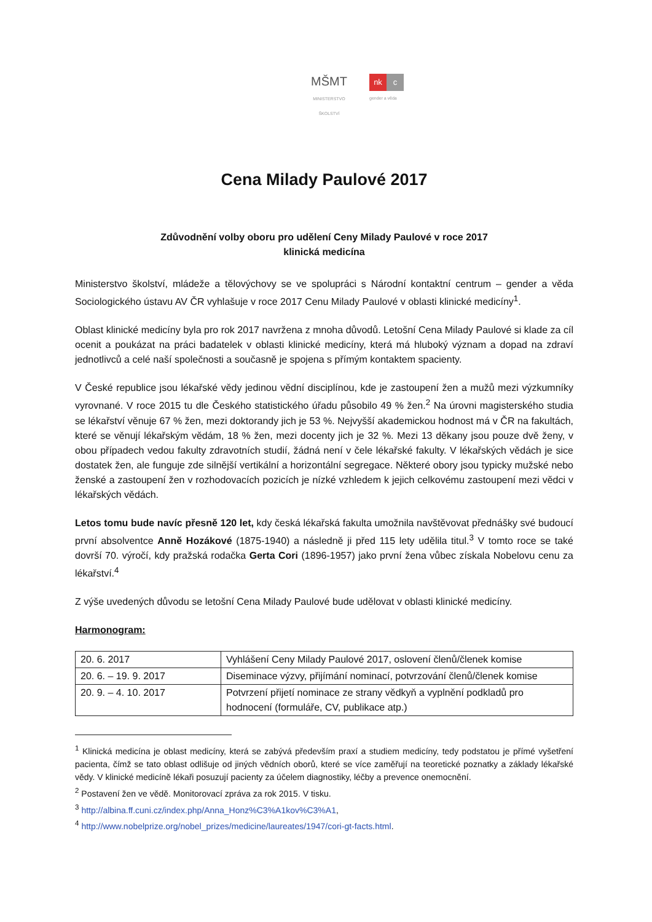MŠMT
MINISTERSTVO ŠKOLSTVÍ
nk c
gender a věda
Cena Milady Paulové 2017
Zdůvodnění volby oboru pro udělení Ceny Milady Paulové v roce 2017
klinická medicína
Ministerstvo školství, mládeže a tělovýchovy se ve spolupráci s Národní kontaktní centrum – gender a věda Sociologického ústavu AV ČR vyhlašuje v roce 2017 Cenu Milady Paulové v oblasti klinické medicíny<sup>1</sup>.
Oblast klinické medicíny byla pro rok 2017 navržena z mnoha důvodů. Letošní Cena Milady Paulové si klade za cíl ocenit a poukázat na práci badatelek v oblasti klinické medicíny, která má hluboký význam a dopad na zdraví jednotlivců a celé naší společnosti a současně je spojena s přímým kontaktem spacienty.
V České republice jsou lékařské vědy jedinou vědní disciplínou, kde je zastoupení žen a mužů mezi výzkumníky vyrovnané. V roce 2015 tu dle Českého statistického úřadu působilo 49 % žen.<sup>2</sup> Na úrovni magisterského studia se lékařství věnuje 67 % žen, mezi doktorandy jich je 53 %. Nejvyšší akademickou hodnost má v ČR na fakultách, které se věnují lékařským vědám, 18 % žen, mezi docenty jich je 32 %. Mezi 13 děkany jsou pouze dvě ženy, v obou případech vedou fakulty zdravotních studií, žádná není v čele lékařské fakulty. V lékařských vědách je sice dostatek žen, ale funguje zde silnější vertikální a horizontální segregace. Některé obory jsou typicky mužské nebo ženské a zastoupení žen v rozhodovacích pozicích je nízké vzhledem k jejich celkovému zastoupení mezi vědci v lékařských vědách.
Letos tomu bude navíc přesně 120 let, kdy česká lékařská fakulta umožnila navštěvovat přednášky své budoucí první absolventce Anně Hozákové (1875-1940) a následně ji před 115 lety udělila titul.<sup>3</sup> V tomto roce se také dovrší 70. výročí, kdy pražská rodačka Gerta Cori (1896-1957) jako první žena vůbec získala Nobelovu cenu za lékařství.<sup>4</sup>
Z výše uvedených důvodu se letošní Cena Milady Paulové bude udělovat v oblasti klinické medicíny.
Harmonogram:
| 20. 6. 2017 | Vyhlášení Ceny Milady Paulové 2017, oslovení členů/členek komise |
| 20. 6. – 19. 9. 2017 | Diseminace výzvy, přijímání nominací, potvrzování členů/členek komise |
| 20. 9. – 4. 10. 2017 | Potvrzení přijetí nominace ze strany vědkyň a vyplnění podkladů pro hodnocení (formuláře, CV, publikace atp.) |
<sup>1</sup> Klinická medicína je oblast medicíny, která se zabývá především praxí a studiem medicíny, tedy podstatou je přímé vyšetření pacienta, čímž se tato oblast odlišuje od jiných vědních oborů, které se více zaměřují na teoretické poznatky a základy lékařské vědy. V klinické medicíně lékaři posuzují pacienty za účelem diagnostiky, léčby a prevence onemocnění.
<sup>2</sup> Postavení žen ve vědě. Monitorovací zpráva za rok 2015. V tisku.
<sup>3</sup> http://albina.ff.cuni.cz/index.php/Anna_Honz%C3%A1kov%C3%A1,
<sup>4</sup> http://www.nobelprize.org/nobel_prizes/medicine/laureates/1947/cori-gt-facts.html.